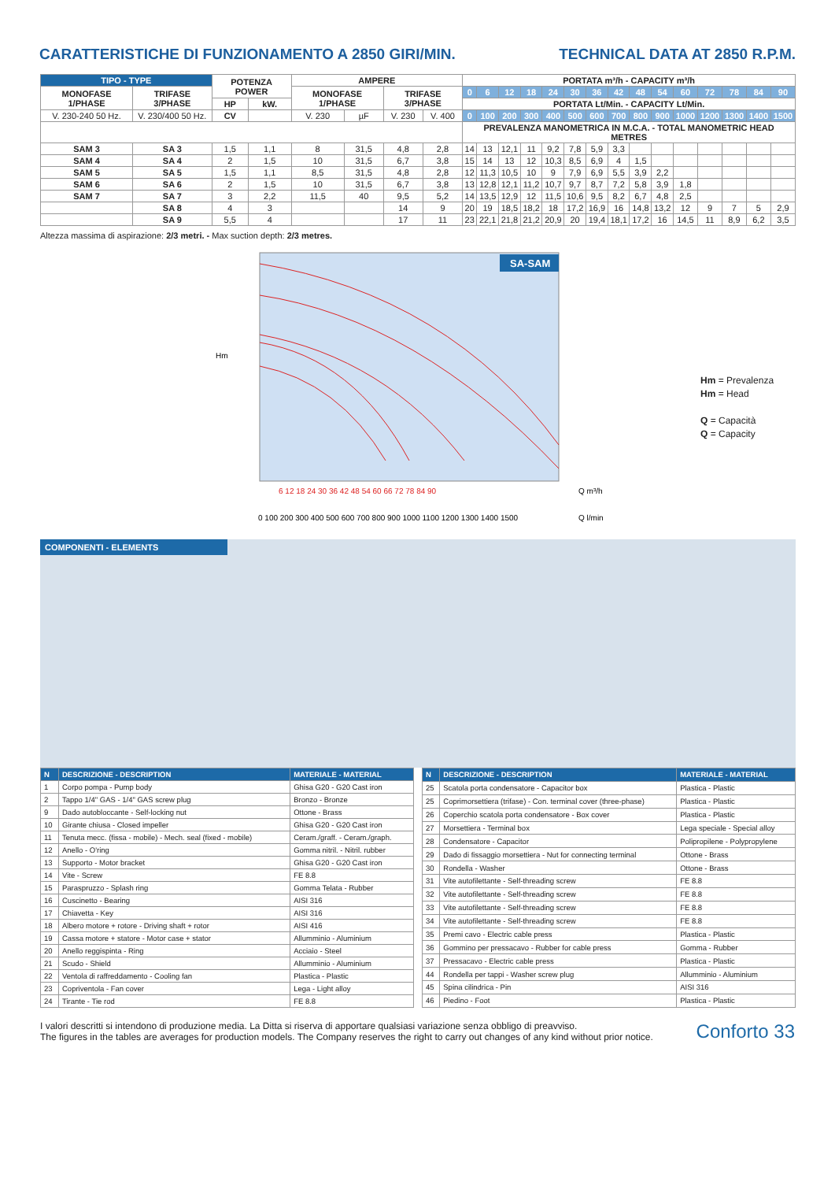CARATTERISTICHE DI FUNZIONAMENTO A 2850 GIRI/MIN. TECHNICAL DATA AT 2850 R.P.M.
| TIPO - TYPE | | POTENZA POWER | | AMPERE | | | | PORTATA m³/h - CAPACITY m³/h | | | | | | | | | | | | | | |
| --- | --- | --- | --- | --- | --- | --- | --- | --- | --- | --- | --- | --- | --- | --- | --- | --- | --- | --- | --- | --- | --- | --- |
| MONOFASE 1/PHASE | TRIFASE 3/PHASE | | | MONOFASE 1/PHASE | | TRIFASE 3/PHASE | | 0 | 6 | 12 | 18 | 24 | 30 | 36 | 42 | 48 | 54 | 60 | 72 | 78 | 84 | 90 |
| | | HP | kW. | | | | | PORTATA Lt/Min. - CAPACITY Lt/Min. | | | | | | | | | | | | | | |
| V. 230-240 50 Hz. | V. 230/400 50 Hz. | CV | | V. 230 | µF | V. 230 | V. 400 | 0 | 100 | 200 | 300 | 400 | 500 | 600 | 700 | 800 | 900 | 1000 | 1200 | 1300 | 1400 | 1500 |
| | | | | | | | | PREVALENZA MANOMETRICA IN M.C.A. - TOTAL MANOMETRIC HEAD METRES | | | | | | | | | | | | | | |
| SAM 3 | SA 3 | 1,5 | 1,1 | 8 | 31,5 | 4,8 | 2,8 | 14 | 13 | 12,1 | 11 | 9,2 | 7,8 | 5,9 | 3,3 | | | | | | | |
| SAM 4 | SA 4 | 2 | 1,5 | 10 | 31,5 | 6,7 | 3,8 | 15 | 14 | 13 | 12 | 10,3 | 8,5 | 6,9 | 4 | 1,5 | | | | | | |
| SAM 5 | SA 5 | 1,5 | 1,1 | 8,5 | 31,5 | 4,8 | 2,8 | 12 | 11,3 | 10,5 | 10 | 9 | 7,9 | 6,9 | 5,5 | 3,9 | 2,2 | | | | | |
| SAM 6 | SA 6 | 2 | 1,5 | 10 | 31,5 | 6,7 | 3,8 | 13 | 12,8 | 12,1 | 11,2 | 10,7 | 9,7 | 8,7 | 7,2 | 5,8 | 3,9 | 1,8 | | | | |
| SAM 7 | SA 7 | 3 | 2,2 | 11,5 | 40 | 9,5 | 5,2 | 14 | 13,5 | 12,9 | 12 | 11,5 | 10,6 | 9,5 | 8,2 | 6,7 | 4,8 | 2,5 | | | | |
| | SA 8 | 4 | 3 | | | 14 | 9 | 20 | 19 | 18,5 | 18,2 | 18 | 17,2 | 16,9 | 16 | 14,8 | 13,2 | 12 | 9 | 7 | 5 | 2,9 |
| | SA 9 | 5,5 | 4 | | | 17 | 11 | 23 | 22,1 | 21,8 | 21,2 | 20,9 | 20 | 19,4 | 18,1 | 17,2 | 16 | 14,5 | 11 | 8,9 | 6,2 | 3,5 |
Altezza massima di aspirazione: 2/3 metri. - Max suction depth: 2/3 metres.
Hm
SA-SAM
6 12 18 24 30 36 42 48 54 60 66 72 78 84 90
Q m³/h
0 100 200 300 400 500 600 700 800 900 1000 1100 1200 1300 1400 1500
Q l/min
Hm = Prevalenza
Hm = Head
Q = Capacità
Q = Capacity
COMPONENTI - ELEMENTS
| N | DESCRIZIONE - DESCRIPTION | MATERIALE - MATERIAL |
| --- | --- | --- |
| 1 | Corpo pompa - Pump body | Ghisa G20 - G20 Cast iron |
| 2 | Tappo 1/4" GAS - 1/4" GAS screw plug | Bronzo - Bronze |
| 9 | Dado autobloccante - Self-locking nut | Ottone - Brass |
| 10 | Girante chiusa - Closed impeller | Ghisa G20 - G20 Cast iron |
| 11 | Tenuta mecc. (fissa - mobile) - Mech. seal (fixed - mobile) | Ceram./graff. - Ceram./graph. |
| 12 | Anello - O'ring | Gomma nitril. - Nitril. rubber |
| 13 | Supporto - Motor bracket | Ghisa G20 - G20 Cast iron |
| 14 | Vite - Screw | FE 8.8 |
| 15 | Paraspruzzo - Splash ring | Gomma Telata - Rubber |
| 16 | Cuscinetto - Bearing | AISI 316 |
| 17 | Chiavetta - Key | AISI 316 |
| 18 | Albero motore + rotore - Driving shaft + rotor | AISI 416 |
| 19 | Cassa motore + statore - Motor case + stator | Allumminio - Aluminium |
| 20 | Anello reggispinta - Ring | Acciaio - Steel |
| 21 | Scudo - Shield | Allumminio - Aluminium |
| 22 | Ventola di raffreddamento - Cooling fan | Plastica - Plastic |
| 23 | Copriventola - Fan cover | Lega - Light alloy |
| 24 | Tirante - Tie rod | FE 8.8 |
| N | DESCRIZIONE - DESCRIPTION | MATERIALE - MATERIAL |
| --- | --- | --- |
| 25 | Scatola porta condensatore - Capacitor box | Plastica - Plastic |
| 25 | Coprimorsettiera (trifase) - Con. terminal cover (three-phase) | Plastica - Plastic |
| 26 | Coperchio scatola porta condensatore - Box cover | Plastica - Plastic |
| 27 | Morsettiera - Terminal box | Lega speciale - Special alloy |
| 28 | Condensatore - Capacitor | Polipropilene - Polypropylene |
| 29 | Dado di fissaggio morsettiera - Nut for connecting terminal | Ottone - Brass |
| 30 | Rondella - Washer | Ottone - Brass |
| 31 | Vite autofilettante - Self-threading screw | FE 8.8 |
| 32 | Vite autofilettante - Self-threading screw | FE 8.8 |
| 33 | Vite autofilettante - Self-threading screw | FE 8.8 |
| 34 | Vite autofilettante - Self-threading screw | FE 8.8 |
| 35 | Premi cavo - Electric cable press | Plastica - Plastic |
| 36 | Gommino per pressacavo - Rubber for cable press | Gomma - Rubber |
| 37 | Pressacavo - Electric cable press | Plastica - Plastic |
| 44 | Rondella per tappi - Washer screw plug | Allumminio - Aluminium |
| 45 | Spina cilindrica - Pin | AISI 316 |
| 46 | Piedino - Foot | Plastica - Plastic |
I valori descritti si intendono di produzione media. La Ditta si riserva di apportare qualsiasi variazione senza obbligo di preavviso.
The figures in the tables are averages for production models. The Company reserves the right to carry out changes of any kind without prior notice.
Conforto 33